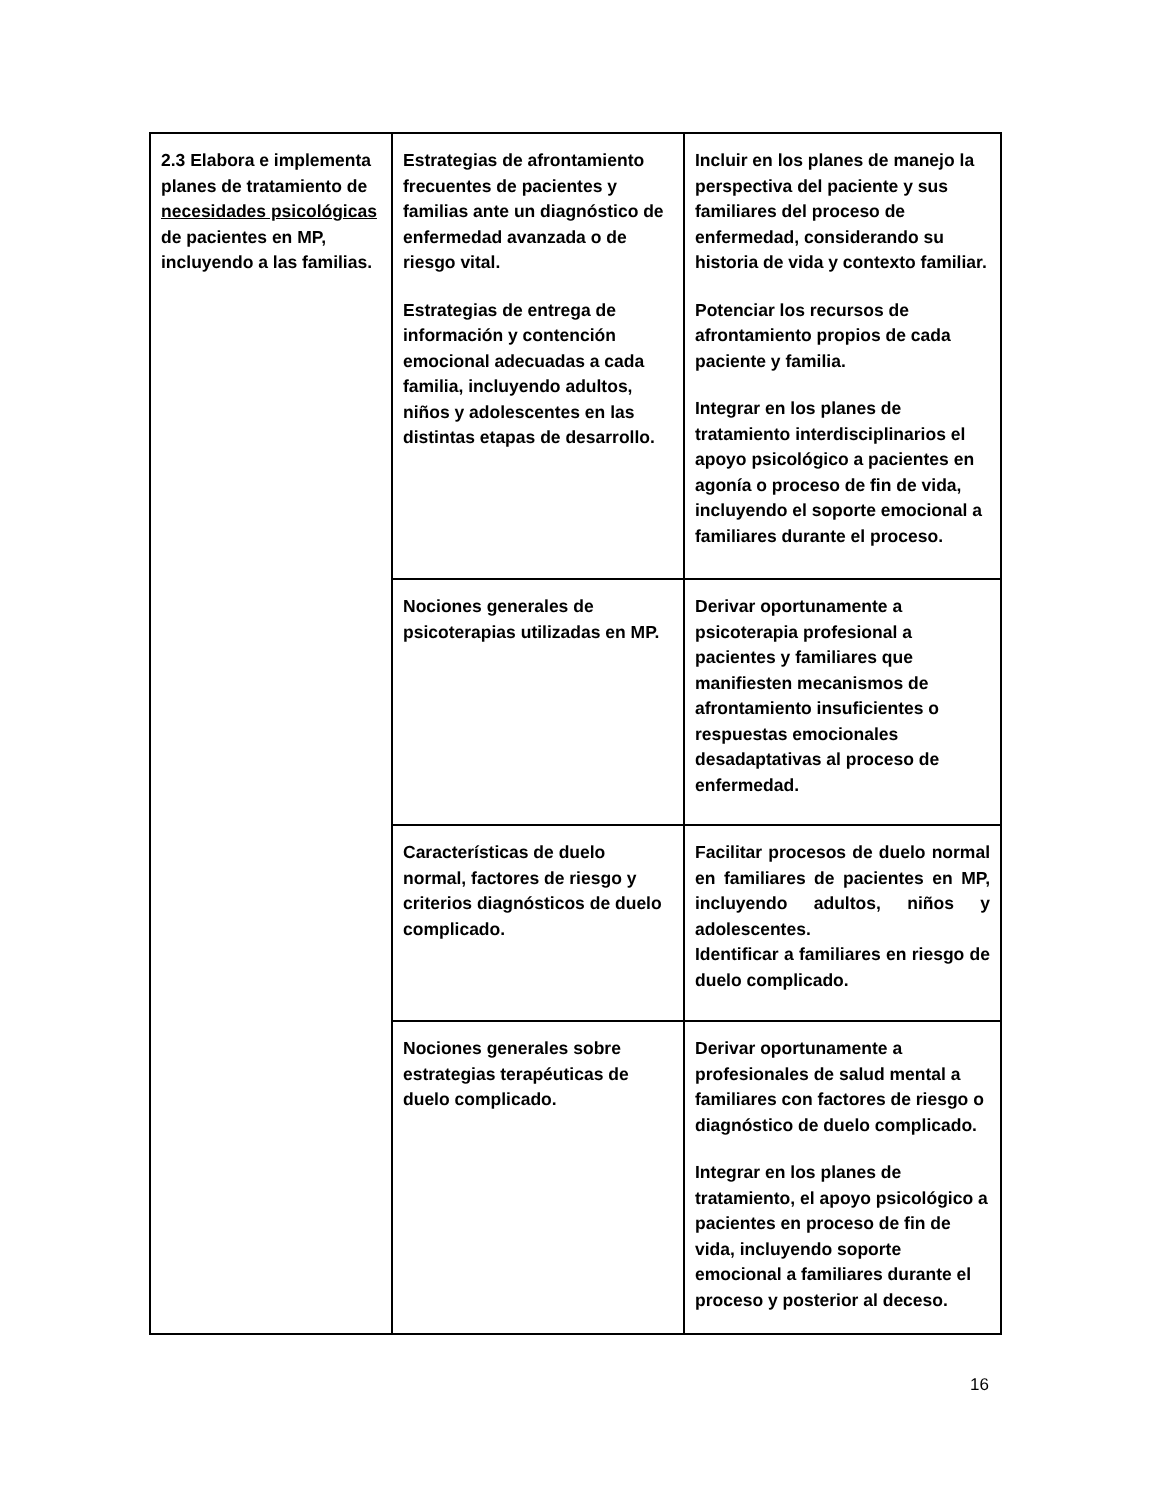| 2.3 Elabora e implementa planes de tratamiento de necesidades psicológicas de pacientes en MP, incluyendo a las familias. | Estrategias de afrontamiento frecuentes de pacientes y familias ante un diagnóstico de enfermedad avanzada o de riesgo vital. Estrategias de entrega de información y contención emocional adecuadas a cada familia, incluyendo adultos, niños y adolescentes en las distintas etapas de desarrollo. | Incluir en los planes de manejo la perspectiva del paciente y sus familiares del proceso de enfermedad, considerando su historia de vida y contexto familiar. Potenciar los recursos de afrontamiento propios de cada paciente y familia. Integrar en los planes de tratamiento interdisciplinarios el apoyo psicológico a pacientes en agonía o proceso de fin de vida, incluyendo el soporte emocional a familiares durante el proceso. |
| | Nociones generales de psicoterapias utilizadas en MP. | Derivar oportunamente a psicoterapia profesional a pacientes y familiares que manifiesten mecanismos de afrontamiento insuficientes o respuestas emocionales desadaptativas al proceso de enfermedad. |
| | Características de duelo normal, factores de riesgo y criterios diagnósticos de duelo complicado. | Facilitar procesos de duelo normal en familiares de pacientes en MP, incluyendo adultos, niños y adolescentes. Identificar a familiares en riesgo de duelo complicado. |
| | Nociones generales sobre estrategias terapéuticas de duelo complicado. | Derivar oportunamente a profesionales de salud mental a familiares con factores de riesgo o diagnóstico de duelo complicado. Integrar en los planes de tratamiento, el apoyo psicológico a pacientes en proceso de fin de vida, incluyendo soporte emocional a familiares durante el proceso y posterior al deceso. |
16